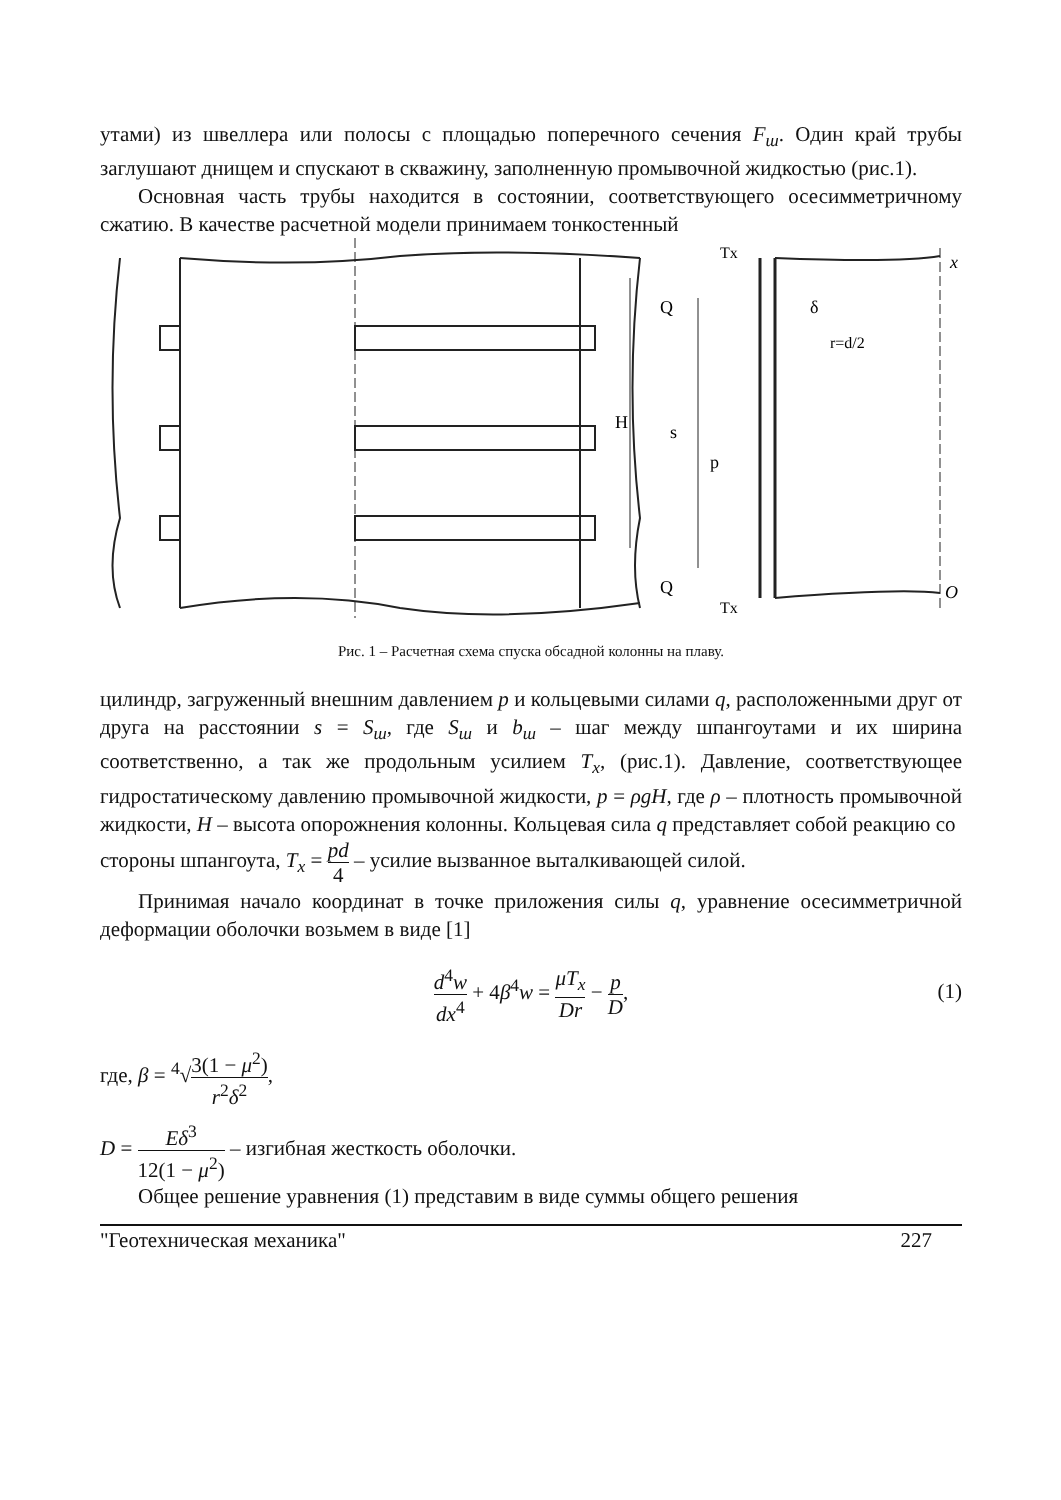утами) из швеллера или полосы с площадью поперечного сечения F<sub>ш</sub>. Один край трубы заглушают днищем и спускают в скважину, заполненную промывочной жидкостью (рис.1).
Основная часть трубы находится в состоянии, соответствующего осесимметричному сжатию. В качестве расчетной модели принимаем тонкостенный
Tx
x
Q
δ
r=d/2
H
s
p
Q
Tx
O
Рис. 1 – Расчетная схема спуска обсадной колонны на плаву.
цилиндр, загруженный внешним давлением p и кольцевыми силами q, расположенными друг от друга на расстоянии s = S<sub>ш</sub>, где S<sub>ш</sub> и b<sub>ш</sub> – шаг между шпангоутами и их ширина соответственно, а так же продольным усилием T<sub>x</sub>, (рис.1). Давление, соответствующее гидростатическому давлению промывочной жидкости, p = ρgH, где ρ – плотность промывочной жидкости, H – высота опорожнения колонны. Кольцевая сила q представляет собой реакцию со
стороны шпангоута, T<sub>x</sub> = pd 4 – усилие вызванное выталкивающей силой.
Принимая начало координат в точке приложения силы q, уравнение осесимметричной деформации оболочки возьмем в виде [1]
d<sup>4</sup>w dx<sup>4</sup> + 4β<sup>4</sup>w = μT<sub>x</sub> Dr − p D,
(1)
где, β = <sup>4</sup>√3(1 − μ<sup>2</sup>) r<sup>2</sup>δ<sup>2</sup>,
D = Eδ<sup>3</sup> 12(1 − μ<sup>2</sup>) – изгибная жесткость оболочки.
Общее решение уравнения (1) представим в виде суммы общего решения
"Геотехническая механика" 227